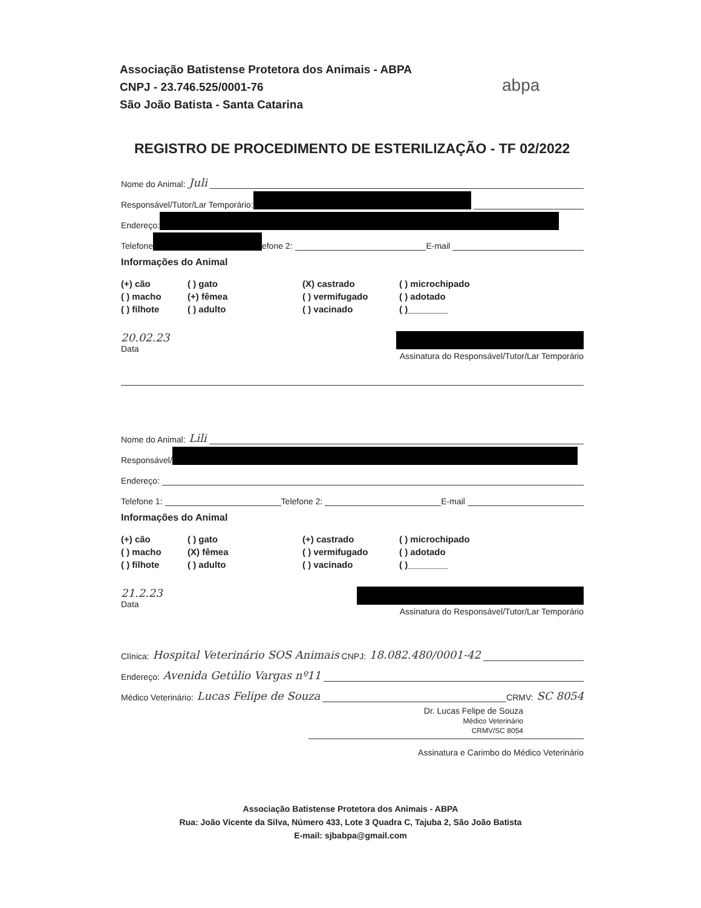Associação Batistense Protetora dos Animais - ABPA
CNPJ - 23.746.525/0001-76
São João Batista - Santa Catarina
abpa
REGISTRO DE PROCEDIMENTO DE ESTERILIZAÇÃO - TF 02/2022
Nome do Animal: Juli
Responsável/Tutor/Lar Temporário:
Endereço:
Telefone efone 2:
E-mail
Informações do Animal
(+) cão ( ) gato (X) castrado ( ) microchipado ( ) macho (+) fêmea ( ) vermifugado ( ) adotado ( ) filhote ( ) adulto ( ) vacinado ( )________
20.02.23
Data
Assinatura do Responsável/Tutor/Lar Temporário
Nome do Animal: Lili
Responsável/
Endereço:
Telefone 1:
Telefone 2:
E-mail
Informações do Animal
(+) cão ( ) gato (+) castrado ( ) microchipado ( ) macho (X) fêmea ( ) vermifugado ( ) adotado ( ) filhote ( ) adulto ( ) vacinado ( )________
21.2.23
Data
Assinatura do Responsável/Tutor/Lar Temporário
Clínica: Hospital Veterinário SOS Animais CNPJ: 18.082.480/0001-42
Endereço: Avenida Getúlio Vargas nº11
Médico Veterinário: Lucas Felipe de Souza
CRMV: SC 8054
Dr. Lucas Felipe de Souza
Médico Veterinário
CRMV/SC 8054
Assinatura e Carimbo do Médico Veterinário
Associação Batistense Protetora dos Animais - ABPA
Rua: João Vicente da Silva, Número 433, Lote 3 Quadra C, Tajuba 2, São João Batista
E-mail: sjbabpa@gmail.com